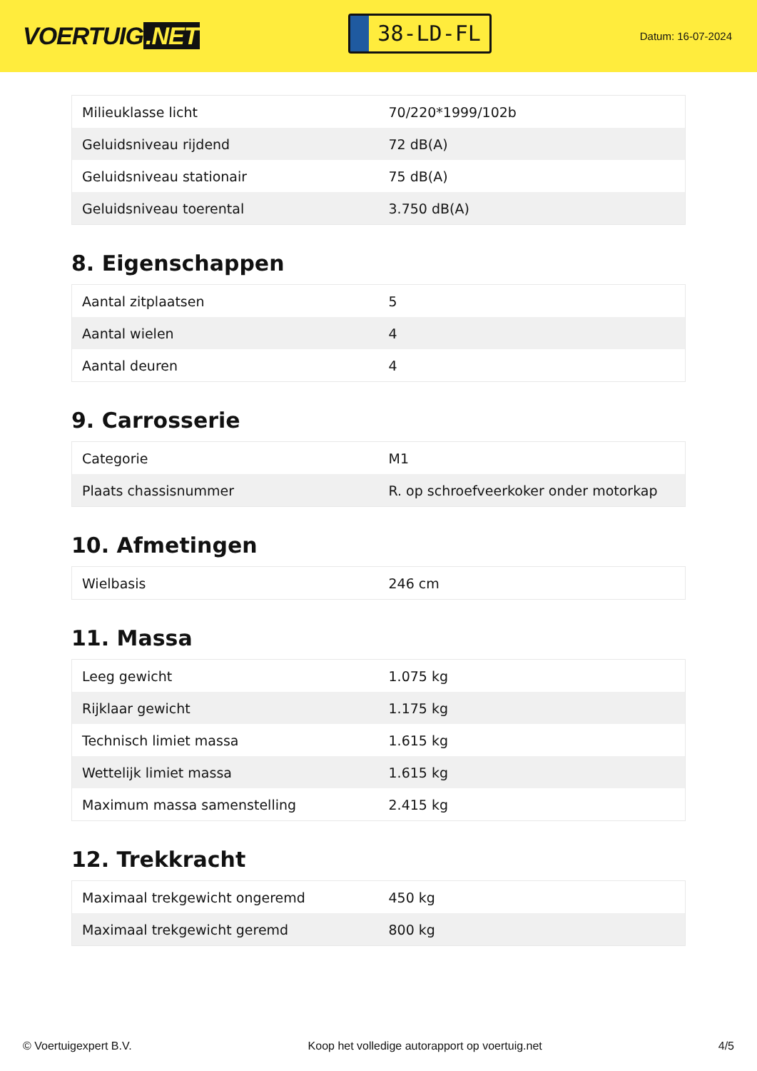VOERTUIG.NET
38-LD-FL
Datum: 16-07-2024
| Milieuklasse licht | 70/220*1999/102b |
| Geluidsniveau rijdend | 72 dB(A) |
| Geluidsniveau stationair | 75 dB(A) |
| Geluidsniveau toerental | 3.750 dB(A) |
8. Eigenschappen
| Aantal zitplaatsen | 5 |
| Aantal wielen | 4 |
| Aantal deuren | 4 |
9. Carrosserie
| Categorie | M1 |
| Plaats chassisnummer | R. op schroefveerkoker onder motorkap |
10. Afmetingen
| Wielbasis | 246 cm |
11. Massa
| Leeg gewicht | 1.075 kg |
| Rijklaar gewicht | 1.175 kg |
| Technisch limiet massa | 1.615 kg |
| Wettelijk limiet massa | 1.615 kg |
| Maximum massa samenstelling | 2.415 kg |
12. Trekkracht
| Maximaal trekgewicht ongeremd | 450 kg |
| Maximaal trekgewicht geremd | 800 kg |
© Voertuigexpert B.V. Koop het volledige autorapport op voertuig.net 4/5